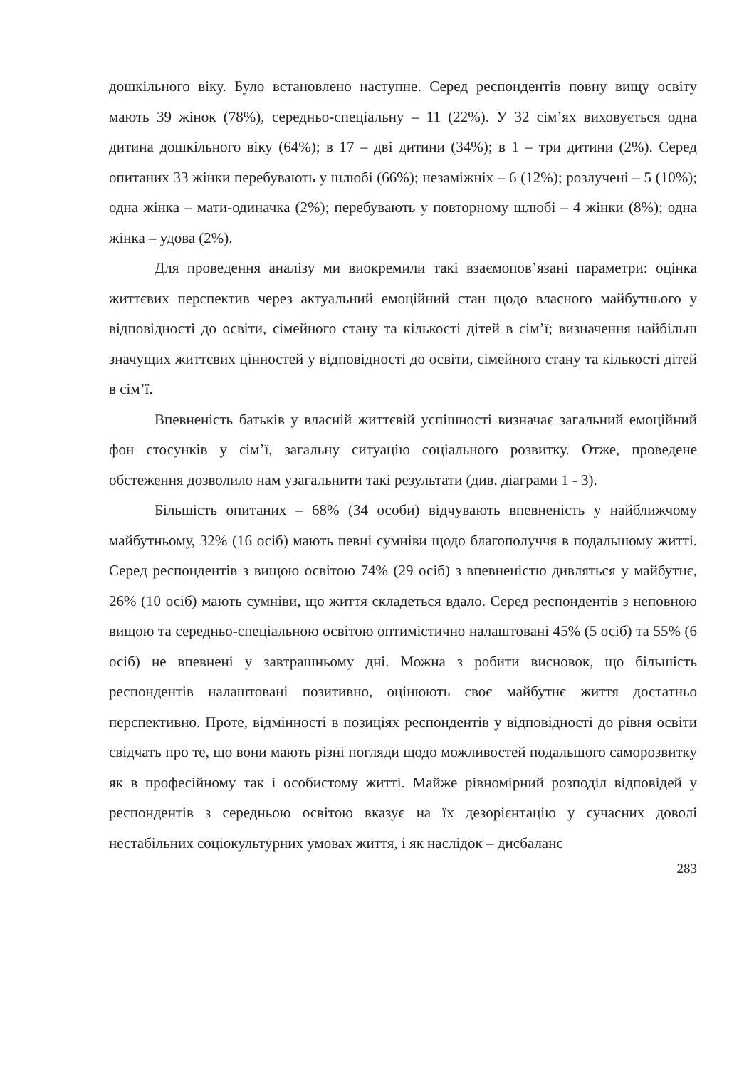дошкільного віку. Було встановлено наступне. Серед респондентів повну вищу освіту мають 39 жінок (78%), середньо-спеціальну – 11 (22%). У 32 сім’ях виховується одна дитина дошкільного віку (64%); в 17 – дві дитини (34%); в 1 – три дитини (2%). Серед опитаних 33 жінки перебувають у шлюбі (66%); незаміжніх – 6 (12%); розлучені – 5 (10%); одна жінка – мати-одиначка (2%); перебувають у повторному шлюбі – 4 жінки (8%); одна жінка – удова (2%).
Для проведення аналізу ми виокремили такі взаємопов’язані параметри: оцінка життєвих перспектив через актуальний емоційний стан щодо власного майбутнього у відповідності до освіти, сімейного стану та кількості дітей в сім’ї; визначення найбільш значущих життєвих цінностей у відповідності до освіти, сімейного стану та кількості дітей в сім’ї.
Впевненість батьків у власній життєвій успішності визначає загальний емоційний фон стосунків у сім’ї, загальну ситуацію соціального розвитку. Отже, проведене обстеження дозволило нам узагальнити такі результати (див. діаграми 1 - 3).
Більшість опитаних – 68% (34 особи) відчувають впевненість у найближчому майбутньому, 32% (16 осіб) мають певні сумніви щодо благополуччя в подальшому житті. Серед респондентів з вищою освітою 74% (29 осіб) з впевненістю дивляться у майбутнє, 26% (10 осіб) мають сумніви, що життя складеться вдало. Серед респондентів з неповною вищою та середньо-спеціальною освітою оптимістично налаштовані 45% (5 осіб) та 55% (6 осіб) не впевнені у завтрашньому дні. Можна з робити висновок, що більшість респондентів налаштовані позитивно, оцінюють своє майбутнє життя достатньо перспективно. Проте, відмінності в позиціях респондентів у відповідності до рівня освіти свідчать про те, що вони мають різні погляди щодо можливостей подальшого саморозвитку як в професійному так і особистому житті. Майже рівномірний розподіл відповідей у респондентів з середньою освітою вказує на їх дезорієнтацію у сучасних доволі нестабільних соціокультурних умовах життя, і як наслідок – дисбаланс
283